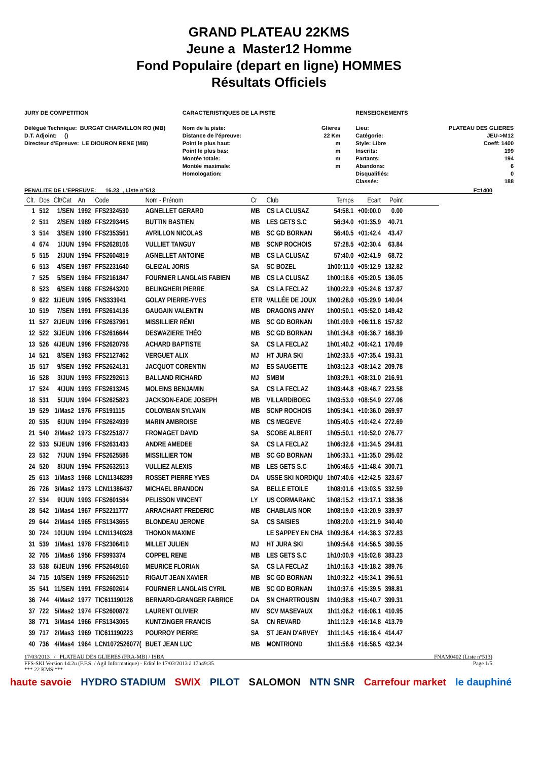GRAND PLATEAU 22KMS
Jeune a Master12 Homme
Fond Populaire (depart en ligne) HOMMES
Résultats Officiels
JURY DE COMPETITION
Délégué Technique: BURGAT CHARVILLON RO (MB)
D.T. Adjoint: ()
Directeur d'Epreuve: LE DIOURON RENE (MB)
CARACTERISTIQUES DE LA PISTE
Nom de la piste: Glieres
Distance de l'épreuve: 22 Km
Point le plus haut: m
Point le plus bas: m
Montée totale: m
Montée maximale: m
Homologation:
RENSEIGNEMENTS
Lieu: PLATEAU DES GLIERES
Catégorie: JEU->M12
Style: Libre Coeff: 1400
Inscrits: 199
Partants: 194
Abandons: 6
Disqualifiés: 0
Classés: 188
PENALITE DE L'EPREUVE: 16.23 , Liste n°513 F=1400
| Clt. | Dos | Clt/Cat | An | Code | Nom - Prénom | Cr | Club | Temps | Ecart | Point | |
| --- | --- | --- | --- | --- | --- | --- | --- | --- | --- | --- | --- |
| 1 | 512 | 1/SEN | 1992 | FFS2324530 | AGNELLET GERARD | MB | CS LA CLUSAZ | 54:58.1 | +00:00.0 | 0.00 | |
| 2 | 511 | 2/SEN | 1989 | FFS2293445 | BUTTIN BASTIEN | MB | LES GETS S.C | 56:34.0 | +01:35.9 | 40.71 | |
| 3 | 514 | 3/SEN | 1990 | FFS2353561 | AVRILLON NICOLAS | MB | SC GD BORNAN | 56:40.5 | +01:42.4 | 43.47 | |
| 4 | 674 | 1/JUN | 1994 | FFS2628106 | VULLIET TANGUY | MB | SCNP ROCHOIS | 57:28.5 | +02:30.4 | 63.84 | |
| 5 | 515 | 2/JUN | 1994 | FFS2604819 | AGNELLET ANTOINE | MB | CS LA CLUSAZ | 57:40.0 | +02:41.9 | 68.72 | |
| 6 | 513 | 4/SEN | 1987 | FFS2231640 | GLEIZAL JORIS | SA | SC BOZEL | 1h00:11.0 | +05:12.9 | 132.82 | |
| 7 | 525 | 5/SEN | 1984 | FFS2161847 | FOURNIER LANGLAIS FABIEN | MB | CS LA CLUSAZ | 1h00:18.6 | +05:20.5 | 136.05 | |
| 8 | 523 | 6/SEN | 1988 | FFS2643200 | BELINGHERI PIERRE | SA | CS LA FECLAZ | 1h00:22.9 | +05:24.8 | 137.87 | |
| 9 | 622 | 1/JEUN | 1995 | FNS333941 | GOLAY PIERRE-YVES | ETR | VALLÉE DE JOUX | 1h00:28.0 | +05:29.9 | 140.04 | |
| 10 | 519 | 7/SEN | 1991 | FFS2614136 | GAUGAIN VALENTIN | MB | DRAGONS ANNY | 1h00:50.1 | +05:52.0 | 149.42 | |
| 11 | 527 | 2/JEUN | 1996 | FFS2637961 | MISSILLIER RÉMI | MB | SC GD BORNAN | 1h01:09.9 | +06:11.8 | 157.82 | |
| 12 | 522 | 3/JEUN | 1996 | FFS2616644 | DESWAZIERE THÉO | MB | SC GD BORNAN | 1h01:34.8 | +06:36.7 | 168.39 | |
| 13 | 526 | 4/JEUN | 1996 | FFS2620796 | ACHARD BAPTISTE | SA | CS LA FECLAZ | 1h01:40.2 | +06:42.1 | 170.69 | |
| 14 | 521 | 8/SEN | 1983 | FFS2127462 | VERGUET ALIX | MJ | HT JURA SKI | 1h02:33.5 | +07:35.4 | 193.31 | |
| 15 | 517 | 9/SEN | 1992 | FFS2624131 | JACQUOT CORENTIN | MJ | ES SAUGETTE | 1h03:12.3 | +08:14.2 | 209.78 | |
| 16 | 528 | 3/JUN | 1993 | FFS2292613 | BALLAND RICHARD | MJ | SMBM | 1h03:29.1 | +08:31.0 | 216.91 | |
| 17 | 524 | 4/JUN | 1993 | FFS2613245 | MOLEINS BENJAMIN | SA | CS LA FECLAZ | 1h03:44.8 | +08:46.7 | 223.58 | |
| 18 | 531 | 5/JUN | 1994 | FFS2625823 | JACKSON-EADE JOSEPH | MB | VILLARD/BOEG | 1h03:53.0 | +08:54.9 | 227.06 | |
| 19 | 529 | 1/Mas2 | 1976 | FFS191115 | COLOMBAN SYLVAIN | MB | SCNP ROCHOIS | 1h05:34.1 | +10:36.0 | 269.97 | |
| 20 | 535 | 6/JUN | 1994 | FFS2624939 | MARIN AMBROISE | MB | CS MEGEVE | 1h05:40.5 | +10:42.4 | 272.69 | |
| 21 | 540 | 2/Mas2 | 1973 | FFS2251877 | FROMAGET DAVID | SA | SCOBE ALBERT | 1h05:50.1 | +10:52.0 | 276.77 | |
| 22 | 533 | 5/JEUN | 1996 | FFS2631433 | ANDRE AMEDEE | SA | CS LA FECLAZ | 1h06:32.6 | +11:34.5 | 294.81 | |
| 23 | 532 | 7/JUN | 1994 | FFS2625586 | MISSILLIER TOM | MB | SC GD BORNAN | 1h06:33.1 | +11:35.0 | 295.02 | |
| 24 | 520 | 8/JUN | 1994 | FFS2632513 | VULLIEZ ALEXIS | MB | LES GETS S.C | 1h06:46.5 | +11:48.4 | 300.71 | |
| 25 | 613 | 1/Mas3 | 1968 | LCN11348289 | ROSSET PIERRE YVES | DA | USSE SKI NORDIQU | 1h07:40.6 | +12:42.5 | 323.67 | |
| 26 | 726 | 3/Mas2 | 1973 | LCN11386437 | MICHAEL BRANDON | SA | BELLE ETOILE | 1h08:01.6 | +13:03.5 | 332.59 | |
| 27 | 534 | 9/JUN | 1993 | FFS2601584 | PELISSON VINCENT | LY | US CORMARANC | 1h08:15.2 | +13:17.1 | 338.36 | |
| 28 | 542 | 1/Mas4 | 1967 | FFS2211777 | ARRACHART FREDERIC | MB | CHABLAIS NOR | 1h08:19.0 | +13:20.9 | 339.97 | |
| 29 | 644 | 2/Mas4 | 1965 | FFS1343655 | BLONDEAU JEROME | SA | CS SAISIES | 1h08:20.0 | +13:21.9 | 340.40 | |
| 30 | 724 | 10/JUN | 1994 | LCN11340328 | THONON MAXIME | | LE SAPPEY EN CHA | 1h09:36.4 | +14:38.3 | 372.83 | |
| 31 | 539 | 1/Mas1 | 1978 | FFS2306410 | MILLET JULIEN | MJ | HT JURA SKI | 1h09:54.6 | +14:56.5 | 380.55 | |
| 32 | 705 | 1/Mas6 | 1956 | FFS993374 | COPPEL RENE | MB | LES GETS S.C | 1h10:00.9 | +15:02.8 | 383.23 | |
| 33 | 538 | 6/JEUN | 1996 | FFS2649160 | MEURICE FLORIAN | SA | CS LA FECLAZ | 1h10:16.3 | +15:18.2 | 389.76 | |
| 34 | 715 | 10/SEN | 1989 | FFS2662510 | RIGAUT JEAN XAVIER | MB | SC GD BORNAN | 1h10:32.2 | +15:34.1 | 396.51 | |
| 35 | 541 | 11/SEN | 1991 | FFS2602614 | FOURNIER LANGLAIS CYRIL | MB | SC GD BORNAN | 1h10:37.6 | +15:39.5 | 398.81 | |
| 36 | 744 | 4/Mas2 | 1977 | TIC611190128 | BERNARD-GRANGER FABRICE | DA | SN CHARTROUSIN | 1h10:38.8 | +15:40.7 | 399.31 | |
| 37 | 722 | 5/Mas2 | 1974 | FFS2600872 | LAURENT OLIVIER | MV | SCV MASEVAUX | 1h11:06.2 | +16:08.1 | 410.95 | |
| 38 | 771 | 3/Mas4 | 1966 | FFS1343065 | KUNTZINGER FRANCIS | SA | CN REVARD | 1h11:12.9 | +16:14.8 | 413.79 | |
| 39 | 717 | 2/Mas3 | 1969 | TIC611190223 | POURROY PIERRE | SA | ST JEAN D'ARVEY | 1h11:14.5 | +16:16.4 | 414.47 | |
| 40 | 736 | 4/Mas4 | 1964 | LCN1072526077( | BUET JEAN LUC | MB | MONTRIOND | 1h11:56.6 | +16:58.5 | 432.34 | |
17/03/2013 / PLATEAU DES GLIERES (FRA-MB) / ISBA FNAM0402 (Liste n°513)
FFS-SKI Version 14.2u (F.F.S. / Agil Informatique) - Edité le 17/03/2013 à 17h49:35 Page 1/5
*** 22 KMS ***
haute savoie HYDRO STADIUM SWIX PILOT SALOMON NTN SNR Carrefour market le dauphiné